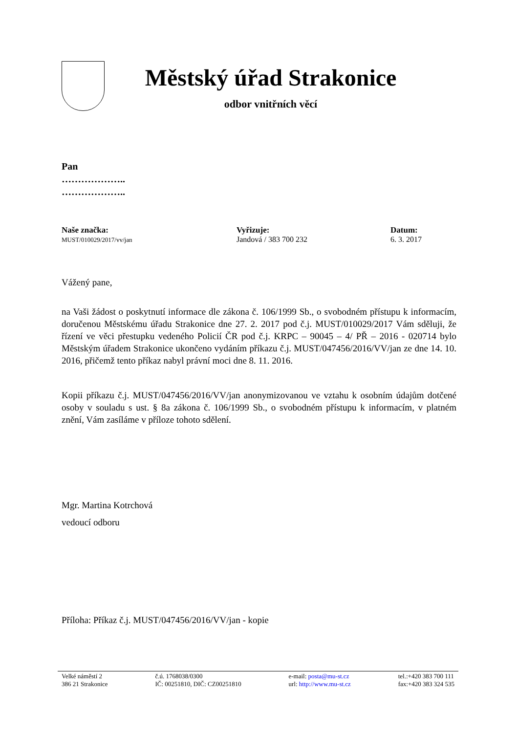Městský úřad Strakonice
odbor vnitřních věcí
Pan
………………..
………………..
Naše značka:
MUST/010029/2017/vv/jan
Vyřizuje:
Jandová / 383 700 232
Datum:
6. 3. 2017
Vážený pane,
na Vaši žádost o poskytnutí informace dle zákona č. 106/1999 Sb., o svobodném přístupu k informacím, doručenou Městskému úřadu Strakonice dne 27. 2. 2017 pod č.j. MUST/010029/2017 Vám sděluji, že řízení ve věci přestupku vedeného Policií ČR pod č.j. KRPC – 90045 – 4/ PŘ – 2016 - 020714 bylo Městským úřadem Strakonice ukončeno vydáním příkazu č.j. MUST/047456/2016/VV/jan ze dne 14. 10. 2016, přičemž tento příkaz nabyl právní moci dne 8. 11. 2016.
Kopii příkazu č.j. MUST/047456/2016/VV/jan anonymizovanou ve vztahu k osobním údajům dotčené osoby v souladu s ust. § 8a zákona č. 106/1999 Sb., o svobodném přístupu k informacím, v platném znění, Vám zasíláme v příloze tohoto sdělení.
Mgr. Martina Kotrchová
vedoucí odboru
Příloha: Příkaz č.j. MUST/047456/2016/VV/jan - kopie
Velké náměstí 2
386 21 Strakonice
č.ú. 1768038/0300
IČ: 00251810, DIČ: CZ00251810
e-mail: posta@mu-st.cz
url: http://www.mu-st.cz
tel.:+420 383 700 111
fax:+420 383 324 535